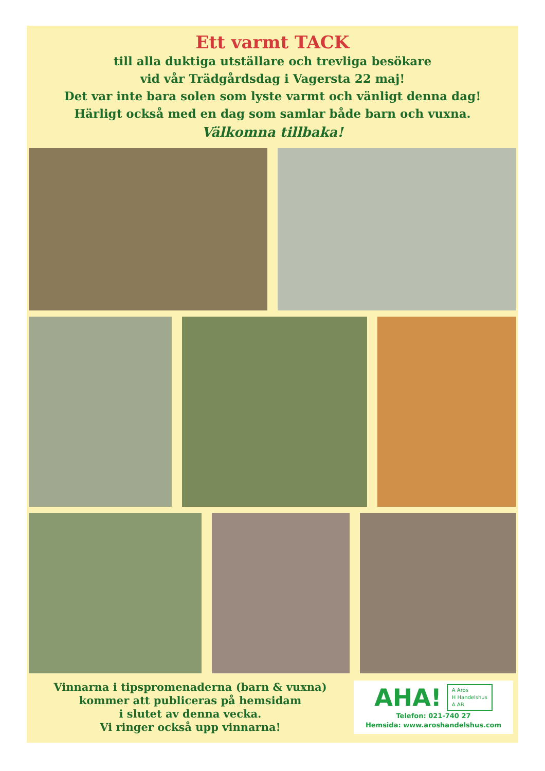Ett varmt TACK
till alla duktiga utställare och trevliga besökare
vid vår Trädgårdsdag i Vagersta 22 maj!
Det var inte bara solen som lyste varmt och vänligt denna dag!
Härligt också med en dag som samlar både barn och vuxna.
Välkomna tillbaka!
Vinnarna i tipspromenaderna (barn & vuxna)
kommer att publiceras på hemsidam
i slutet av denna vecka.
Vi ringer också upp vinnarna!
AHA! A Aros
H Handelshus
A AB
Telefon: 021-740 27
Hemsida: www.aroshandelshus.com